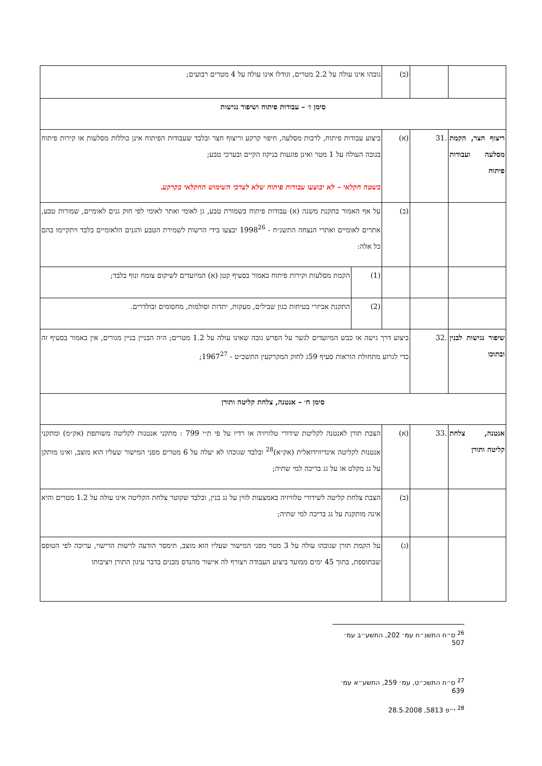| | | (ב) | גובהו אינו עולה על 2.2 מטרים, וגודלו אינו עולה על 4 מטרים רבועים; | |
| סימן ז׳ – עבודות פיתוח ושיפור נגישות | | | | |
| ריצוף חצר, הקמת מסלעה ועבודות פיתוח | .31 | (א) | ביצוע עבודות פיתוח, לרבות מסלעה, חיפוי קרקע וריצוף חצר ובלבד שעבודות הפיתוח אינן כוללות מסלעות או קירות פיתוח בגובה העולה על 1 מטר ואינן פוגעות בניקוז הקיים ובערכי טבע; בשטח חקלאי – לא יבוצעו עבודות פיתוח שלא לצרכי השימוש החקלאי בקרקע. | |
| | | (ב) | על אף האמור בתקנת משנה (א) עבודות פיתוח בשמורת טבע, גן לאומי ואתר לאומי לפי חוק גנים לאומיים, שמורות טבע, אתרים לאומיים ואתרי הנצחה התשנ״ח - 1998<sup>26</sup> יבצעו בידי הרשות לשמירת הטבע והגנים הלאומיים בלבד ויתקיימו בהם כל אלה: | |
| | | | (1) | הקמת מסלעות וקירות פיתוח כאמור בסעיף קטן (א) המיועדים לשיקום צומח ונוף בלבד; |
| | | | (2) | התקנת אביזרי בטיחות כגון שבילים, מעקות, יתדות וסולמות, מחסומים ובולדרים. |
| שיפור נגישות לבנין ובתוכו | .32 | ביצוע דרך גישה או כבש המיועדים לגשר על הפרש גובה שאינו עולה על 1.2 מטרים; היה הבניין בניין מגורים, אין באמור בסעיף זה כדי לגרוע מתחולת הוראות סעיף 59ג לחוק המקרקעין התשכ״ט - 1967<sup>27</sup>; | | |
| סימן ח׳ – אנטנה, צלחת קליטה ותורן | | | | |
| אנטנה, צלחת קליטה ותורן | .33 | (א) | הצבת תורן לאנטנה לקליטת שידורי טלוויזיה או רדיו על פי ת״י 799 : מתקני אנטנות לקליטה משותפת (אק״מ) ומתקני אנטנות לקליטה אינדיווידואלית (אק״א)<sup>28</sup> ובלבד שגובהו לא יעלה על 6 מטרים מפני המישור שעליו הוא מוצב, ואינו מותקן על גג מקלט או על גג בריכה למי שתיה; | |
| | | (ב) | הצבת צלחת קליטה לשידורי טלוויזיה באמצעות לווין על גג בנין, ובלבד שקוטר צלחת הקליטה אינו עולה על 1.2 מטרים והיא אינה מותקנת על גג בריכה למי שתיה; | |
| | | (ג) | על הקמת תורן שגובהו עולה על 3 מטר מפני המישור שעליו הוא מוצב, תימסר הודעה לרשות הרישוי, ערוכה לפי הטופס שבתוספת, בתוך 45 ימים ממועד ביצוע העבודה ויצורף לה אישור מהנדס מבנים בדבר עיגון התורן ויציבותו | |
<sup>26</sup> ס״ח התשנ״ח עמ׳ 202, התשע״ב עמ׳ 507
<sup>27</sup> ס״ח התשכ״ט, עמ׳ 259, התשע״א עמ׳ 639
<sup>28</sup> י״פ 5813, 28.5.2008